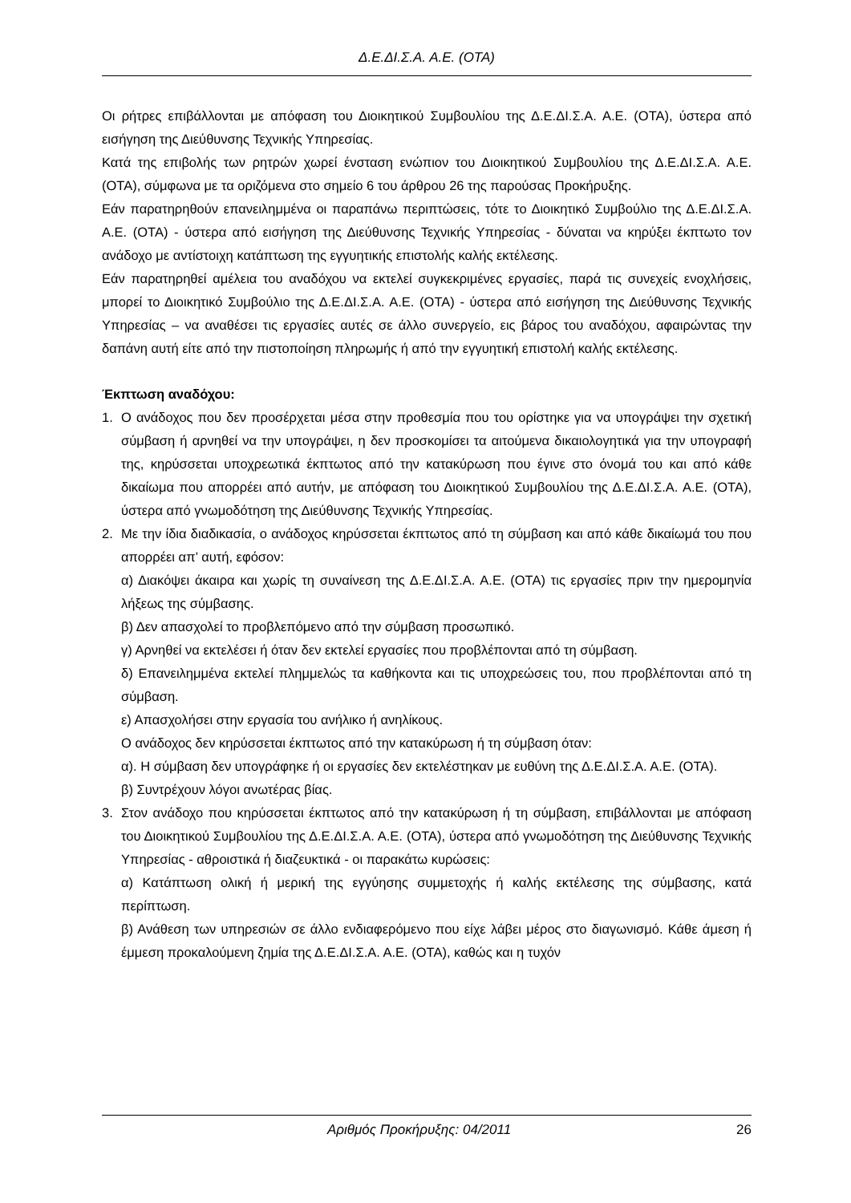Δ.Ε.ΔΙ.Σ.Α. Α.Ε. (ΟΤΑ)
Οι ρήτρες επιβάλλονται με απόφαση του Διοικητικού Συμβουλίου της Δ.Ε.ΔΙ.Σ.Α. Α.Ε. (ΟΤΑ), ύστερα από εισήγηση της Διεύθυνσης Τεχνικής Υπηρεσίας.
Κατά της επιβολής των ρητρών χωρεί ένσταση ενώπιον του Διοικητικού Συμβουλίου της Δ.Ε.ΔΙ.Σ.Α. Α.Ε. (ΟΤΑ), σύμφωνα με τα οριζόμενα στο σημείο 6 του άρθρου 26 της παρούσας Προκήρυξης.
Εάν παρατηρηθούν επανειλημμένα οι παραπάνω περιπτώσεις, τότε το Διοικητικό Συμβούλιο της Δ.Ε.ΔΙ.Σ.Α. Α.Ε. (ΟΤΑ) - ύστερα από εισήγηση της Διεύθυνσης Τεχνικής Υπηρεσίας - δύναται να κηρύξει έκπτωτο τον ανάδοχο με αντίστοιχη κατάπτωση της εγγυητικής επιστολής καλής εκτέλεσης.
Εάν παρατηρηθεί αμέλεια του αναδόχου να εκτελεί συγκεκριμένες εργασίες, παρά τις συνεχείς ενοχλήσεις, μπορεί το Διοικητικό Συμβούλιο της Δ.Ε.ΔΙ.Σ.Α. Α.Ε. (ΟΤΑ) - ύστερα από εισήγηση της Διεύθυνσης Τεχνικής Υπηρεσίας – να αναθέσει τις εργασίες αυτές σε άλλο συνεργείο, εις βάρος του αναδόχου, αφαιρώντας την δαπάνη αυτή είτε από την πιστοποίηση πληρωμής ή από την εγγυητική επιστολή καλής εκτέλεσης.
Έκπτωση αναδόχου:
1. Ο ανάδοχος που δεν προσέρχεται μέσα στην προθεσμία που του ορίστηκε για να υπογράψει την σχετική σύμβαση ή αρνηθεί να την υπογράψει, η δεν προσκομίσει τα αιτούμενα δικαιολογητικά για την υπογραφή της, κηρύσσεται υποχρεωτικά έκπτωτος από την κατακύρωση που έγινε στο όνομά του και από κάθε δικαίωμα που απορρέει από αυτήν, με απόφαση του Διοικητικού Συμβουλίου της Δ.Ε.ΔΙ.Σ.Α. Α.Ε. (ΟΤΑ), ύστερα από γνωμοδότηση της Διεύθυνσης Τεχνικής Υπηρεσίας.
2. Με την ίδια διαδικασία, ο ανάδοχος κηρύσσεται έκπτωτος από τη σύμβαση και από κάθε δικαίωμά του που απορρέει απ’ αυτή, εφόσον:
α) Διακόψει άκαιρα και χωρίς τη συναίνεση της Δ.Ε.ΔΙ.Σ.Α. Α.Ε. (ΟΤΑ) τις εργασίες πριν την ημερομηνία λήξεως της σύμβασης.
β) Δεν απασχολεί το προβλεπόμενο από την σύμβαση προσωπικό.
γ) Αρνηθεί να εκτελέσει ή όταν δεν εκτελεί εργασίες που προβλέπονται από τη σύμβαση.
δ) Επανειλημμένα εκτελεί πλημμελώς τα καθήκοντα και τις υποχρεώσεις του, που προβλέπονται από τη σύμβαση.
ε) Απασχολήσει στην εργασία του ανήλικο ή ανηλίκους.
Ο ανάδοχος δεν κηρύσσεται έκπτωτος από την κατακύρωση ή τη σύμβαση όταν:
α). Η σύμβαση δεν υπογράφηκε ή οι εργασίες δεν εκτελέστηκαν με ευθύνη της Δ.Ε.ΔΙ.Σ.Α. Α.Ε. (ΟΤΑ).
β) Συντρέχουν λόγοι ανωτέρας βίας.
3. Στον ανάδοχο που κηρύσσεται έκπτωτος από την κατακύρωση ή τη σύμβαση, επιβάλλονται με απόφαση του Διοικητικού Συμβουλίου της Δ.Ε.ΔΙ.Σ.Α. Α.Ε. (ΟΤΑ), ύστερα από γνωμοδότηση της Διεύθυνσης Τεχνικής Υπηρεσίας - αθροιστικά ή διαζευκτικά - οι παρακάτω κυρώσεις:
α) Κατάπτωση ολική ή μερική της εγγύησης συμμετοχής ή καλής εκτέλεσης της σύμβασης, κατά περίπτωση.
β) Ανάθεση των υπηρεσιών σε άλλο ενδιαφερόμενο που είχε λάβει μέρος στο διαγωνισμό. Κάθε άμεση ή έμμεση προκαλούμενη ζημία της Δ.Ε.ΔΙ.Σ.Α. Α.Ε. (ΟΤΑ), καθώς και η τυχόν
Αριθμός Προκήρυξης: 04/2011 26